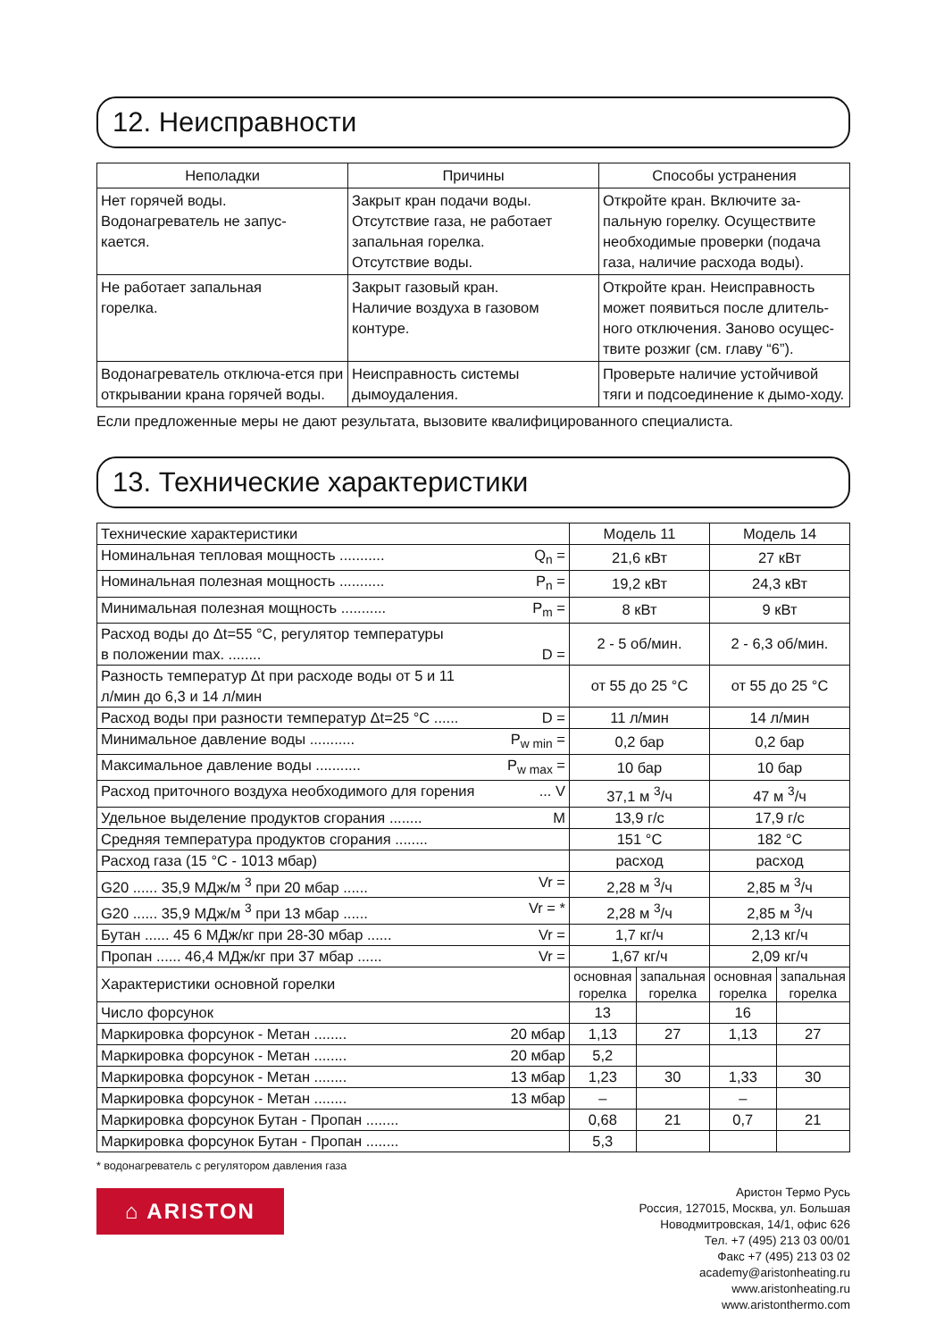12. Неисправности
| Неполадки | Причины | Способы устранения |
| --- | --- | --- |
| Нет горячей воды. Водонагреватель не запус- кается. | Закрыт кран подачи воды. Отсутствие газа, не работает запальная горелка. Отсутствие воды. | Откройте кран. Включите за-пальную горелку. Осуществите необходимые проверки (подача газа, наличие расхода воды). |
| Не работает запальная горелка. | Закрыт газовый кран. Наличие воздуха в газовом контуре. | Откройте кран. Неисправность может появиться после длитель-ного отключения. Заново осущес-твите розжиг (см. главу “6”). |
| Водонагреватель отключа-ется при открывании крана горячей воды. | Неисправность системы дымоудаления. | Проверьте наличие устойчивой тяги и подсоединение к дымо-ходу. |
Если предложенные меры не дают результата, вызовите квалифицированного специалиста.
13. Технические характеристики
| Технические характеристики | Модель 11 | | Модель 14 | |
| Номинальная тепловая мощность ........... Q<sub>n</sub> = | 21,6 кВт | | 27 кВт | |
| Номинальная полезная мощность ........... P<sub>n</sub> = | 19,2 кВт | | 24,3 кВт | |
| Минимальная полезная мощность ........... P<sub>m</sub> = | 8 кВт | | 9 кВт | |
| Расход воды до Δt=55 °C, регулятор температуры в положении max. ........ D = | 2 - 5 об/мин. | | 2 - 6,3 об/мин. | |
| Разность температур Δt при расходе воды от 5 и 11 л/мин до 6,3 и 14 л/мин | от 55 до 25 °C | | от 55 до 25 °C | |
| Расход воды при разности температур Δt=25 °C ...... D = | 11 л/мин | | 14 л/мин | |
| Минимальное давление воды ........... P<sub>w min</sub> = | 0,2 бар | | 0,2 бар | |
| Максимальное давление воды ........... P<sub>w max</sub> = | 10 бар | | 10 бар | |
| Расход приточного воздуха необходимого для горения ... V | 37,1 м <sup>3</sup>/ч | | 47 м <sup>3</sup>/ч | |
| Удельное выделение продуктов сгорания ........ M | 13,9 г/с | | 17,9 г/с | |
| Средняя температура продуктов сгорания ........ | 151 °C | | 182 °C | |
| Расход газа (15 °C - 1013 мбар) | расход | | расход | |
| G20 ...... 35,9 МДж/м <sup>3</sup> при 20 мбар ...... Vr = | 2,28 м <sup>3</sup>/ч | | 2,85 м <sup>3</sup>/ч | |
| G20 ...... 35,9 МДж/м <sup>3</sup> при 13 мбар ...... Vr = * | 2,28 м <sup>3</sup>/ч | | 2,85 м <sup>3</sup>/ч | |
| Бутан ...... 45 6 МДж/кг при 28-30 мбар ...... Vr = | 1,7 кг/ч | | 2,13 кг/ч | |
| Пропан ...... 46,4 МДж/кг при 37 мбар ...... Vr = | 1,67 кг/ч | | 2,09 кг/ч | |
| Характеристики основной горелки | основная горелка | запальная горелка | основная горелка | запальная горелка |
| Число форсунок | 13 | | 16 | |
| Маркировка форсунок - Метан ........ 20 мбар | 1,13 | 27 | 1,13 | 27 |
| Маркировка форсунок - Метан ........ 20 мбар | 5,2 | | | |
| Маркировка форсунок - Метан ........ 13 мбар | 1,23 | 30 | 1,33 | 30 |
| Маркировка форсунок - Метан ........ 13 мбар | – | | – | |
| Маркировка форсунок Бутан - Пропан ........ | 0,68 | 21 | 0,7 | 21 |
| Маркировка форсунок Бутан - Пропан ........ | 5,3 | | | |
* водонагреватель с регулятором давления газа
Аристон Термо Русь
Россия, 127015, Москва, ул. Большая
Новодмитровская, 14/1, офис 626
Тел. +7 (495) 213 03 00/01
Факс +7 (495) 213 03 02
academy@aristonheating.ru
www.aristonheating.ru
www.aristonthermo.com
⌂ ARISTON